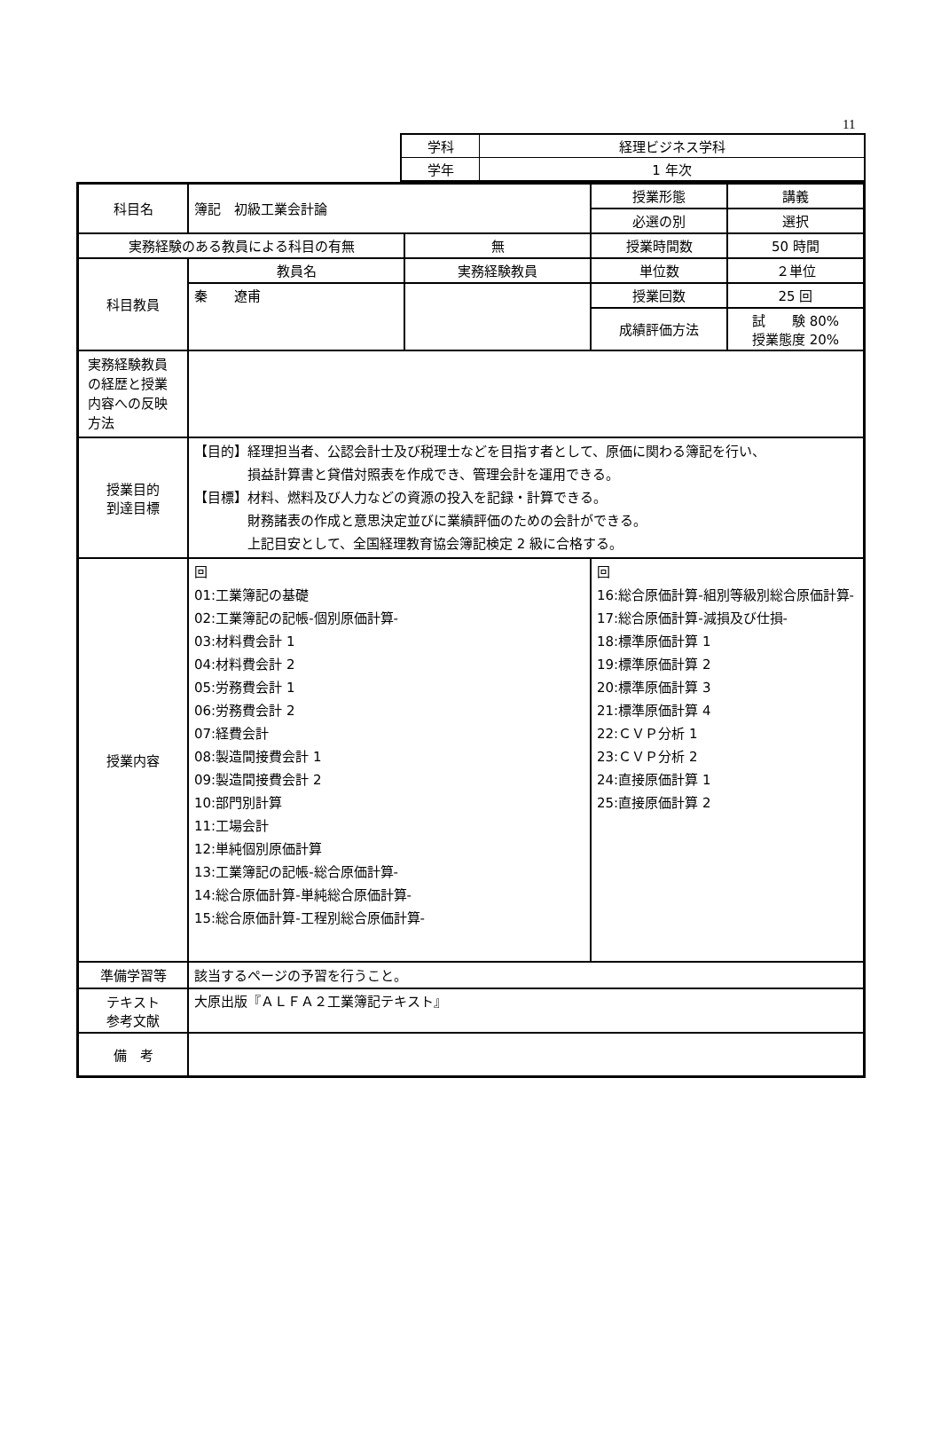11
| 学科 | 経理ビジネス学科 |
| 学年 | 1 年次 |
| 科目名 | 簿記 初級工業会計論 | | | 授業形態 | 講義 |
| | | | | 必選の別 | 選択 |
| 実務経験のある教員による科目の有無 | | 無 | | 授業時間数 | 50 時間 |
| 科目教員 | 教員名 | 実務経験教員 | | 単位数 | ２単位 |
| | 秦 遼甫 | | | 授業回数 | 25 回 |
| | | | | 成績評価方法 | 試 験 80% 授業態度 20% |
| 実務経験教員の経歴と授業内容への反映方法 | | | | | |
| 授業目的 到達目標 | 【目的】経理担当者、公認会計士及び税理士などを目指す者として、原価に関わる簿記を行い、 損益計算書と貸借対照表を作成でき、管理会計を運用できる。 【目標】材料、燃料及び人力などの資源の投入を記録・計算できる。 財務諸表の作成と意思決定並びに業績評価のための会計ができる。 上記目安として、全国経理教育協会簿記検定 2 級に合格する。 | | | | |
| 授業内容 | 回 01:工業簿記の基礎 02:工業簿記の記帳-個別原価計算- 03:材料費会計 1 04:材料費会計 2 05:労務費会計 1 06:労務費会計 2 07:経費会計 08:製造間接費会計 1 09:製造間接費会計 2 10:部門別計算 11:工場会計 12:単純個別原価計算 13:工業簿記の記帳-総合原価計算- 14:総合原価計算-単純総合原価計算- 15:総合原価計算-工程別総合原価計算- | | 回 16:総合原価計算-組別等級別総合原価計算- 17:総合原価計算-減損及び仕損- 18:標準原価計算 1 19:標準原価計算 2 20:標準原価計算 3 21:標準原価計算 4 22:ＣＶＰ分析 1 23:ＣＶＰ分析 2 24:直接原価計算 1 25:直接原価計算 2 | | |
| 準備学習等 | 該当するページの予習を行うこと。 | | | | |
| テキスト 参考文献 | 大原出版『ＡＬＦＡ２工業簿記テキスト』 | | | | |
| 備 考 | | | | | |